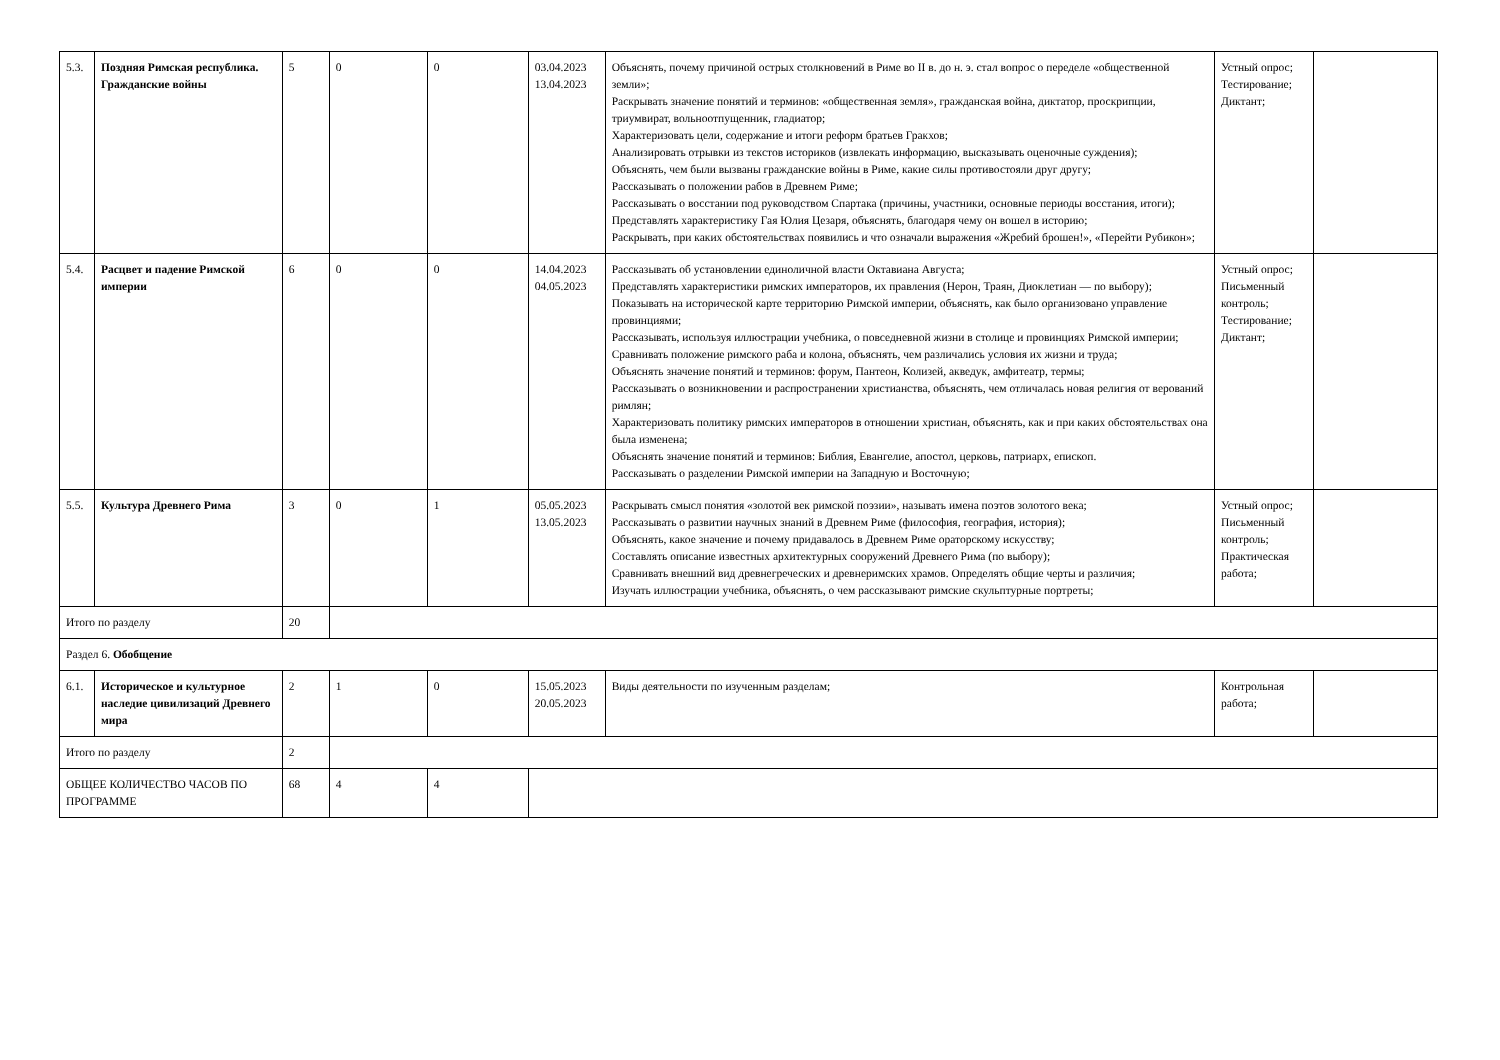| 5.3. | Поздняя Римская республика. Гражданские войны | 5 | 0 | 0 | 03.04.2023 13.04.2023 | Объяснять, почему причиной острых столкновений в Риме во II в. до н. э. стал вопрос о переделе «общественной земли»; Раскрывать значение понятий и терминов: «общественная земля», гражданская война, диктатор, проскрипции, триумвират, вольноотпущенник, гладиатор; Характеризовать цели, содержание и итоги реформ братьев Гракхов; Анализировать отрывки из текстов историков (извлекать информацию, высказывать оценочные суждения); Объяснять, чем были вызваны гражданские войны в Риме, какие силы противостояли друг другу; Рассказывать о положении рабов в Древнем Риме; Рассказывать о восстании под руководством Спартака (причины, участники, основные периоды восстания, итоги); Представлять характеристику Гая Юлия Цезаря, объяснять, благодаря чему он вошел в историю; Раскрывать, при каких обстоятельствах появились и что означали выражения «Жребий брошен!», «Перейти Рубикон»; | Устный опрос; Тестирование; Диктант; | |
| 5.4. | Расцвет и падение Римской империи | 6 | 0 | 0 | 14.04.2023 04.05.2023 | Рассказывать об установлении единоличной власти Октавиана Августа; Представлять характеристики римских императоров, их правления (Нерон, Траян, Диоклетиан — по выбору); Показывать на исторической карте территорию Римской империи, объяснять, как было организовано управление провинциями; Рассказывать, используя иллюстрации учебника, о повседневной жизни в столице и провинциях Римской империи; Сравнивать положение римского раба и колона, объяснять, чем различались условия их жизни и труда; Объяснять значение понятий и терминов: форум, Пантеон, Колизей, акведук, амфитеатр, термы; Рассказывать о возникновении и распространении христианства, объяснять, чем отличалась новая религия от верований римлян; Характеризовать политику римских императоров в отношении христиан, объяснять, как и при каких обстоятельствах она была изменена; Объяснять значение понятий и терминов: Библия, Евангелие, апостол, церковь, патриарх, епископ. Рассказывать о разделении Римской империи на Западную и Восточную; | Устный опрос; Письменный контроль; Тестирование; Диктант; | |
| 5.5. | Культура Древнего Рима | 3 | 0 | 1 | 05.05.2023 13.05.2023 | Раскрывать смысл понятия «золотой век римской поэзии», называть имена поэтов золотого века; Рассказывать о развитии научных знаний в Древнем Риме (философия, география, история); Объяснять, какое значение и почему придавалось в Древнем Риме ораторскому искусству; Составлять описание известных архитектурных сооружений Древнего Рима (по выбору); Сравнивать внешний вид древнегреческих и древнеримских храмов. Определять общие черты и различия; Изучать иллюстрации учебника, объяснять, о чем рассказывают римские скульптурные портреты; | Устный опрос; Письменный контроль; Практическая работа; | |
| Итого по разделу | | 20 | | | | | | |
| Раздел 6. Обобщение | | | | | | | | |
| 6.1. | Историческое и культурное наследие цивилизаций Древнего мира | 2 | 1 | 0 | 15.05.2023 20.05.2023 | Виды деятельности по изученным разделам; | Контрольная работа; | |
| Итого по разделу | | 2 | | | | | | |
| ОБЩЕЕ КОЛИЧЕСТВО ЧАСОВ ПО ПРОГРАММЕ | | 68 | 4 | 4 | | | | |